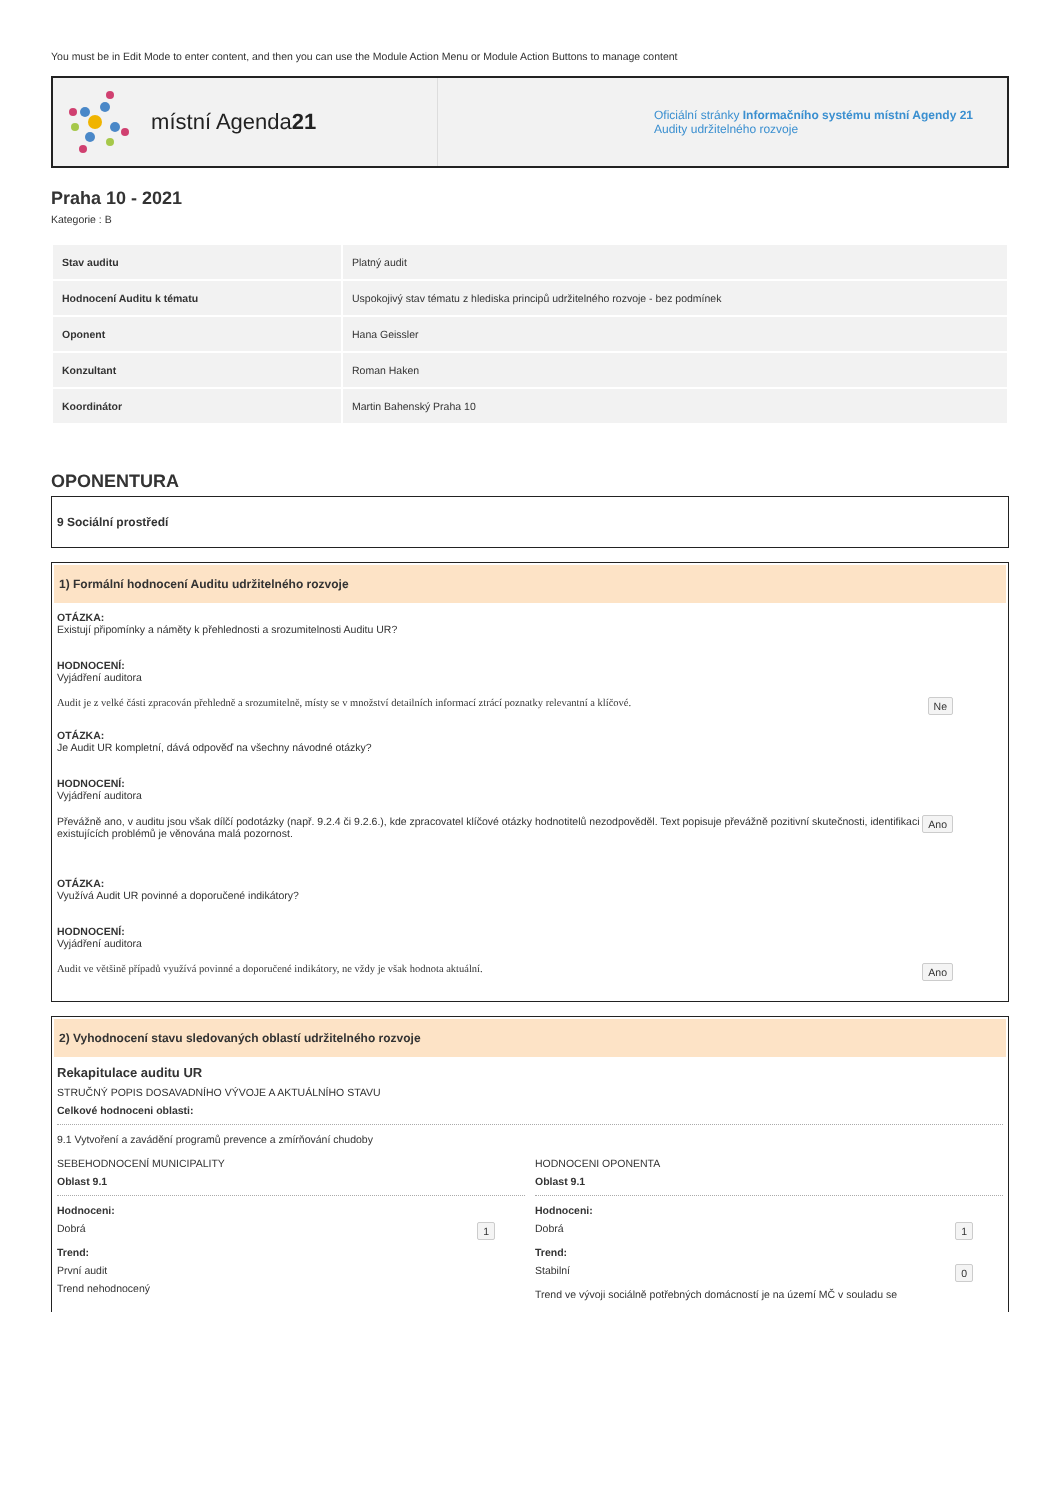You must be in Edit Mode to enter content, and then you can use the Module Action Menu or Module Action Buttons to manage content
místní Agenda 21
Oficiální stránky Informačního systému místní Agendy 21
Audity udržitelného rozvoje
Praha 10 - 2021
Kategorie : B
| Stav auditu | Platný audit |
| Hodnocení Auditu k tématu | Uspokojivý stav tématu z hlediska principů udržitelného rozvoje - bez podmínek |
| Oponent | Hana Geissler |
| Konzultant | Roman Haken |
| Koordinátor | Martin Bahenský Praha 10 |
OPONENTURA
9 Sociální prostředí
1) Formální hodnocení Auditu udržitelného rozvoje
OTÁZKA:
Existují připomínky a náměty k přehlednosti a srozumitelnosti Auditu UR?
HODNOCENÍ:
Vyjádření auditora
Audit je z velké části zpracován přehledně a srozumitelně, místy se v množství detailních informací ztrácí poznatky relevantní a klíčové. Ne
OTÁZKA:
Je Audit UR kompletní, dává odpověď na všechny návodné otázky?
HODNOCENÍ:
Vyjádření auditora
Převážně ano, v auditu jsou však dílčí podotázky (např. 9.2.4 či 9.2.6.), kde zpracovatel klíčové otázky hodnotitelů nezodpověděl. Text popisuje převážně pozitivní skutečnosti, identifikaci existujících problémů je věnována malá pozornost. Ano
OTÁZKA:
Využívá Audit UR povinné a doporučené indikátory?
HODNOCENÍ:
Vyjádření auditora
Audit ve většině případů využívá povinné a doporučené indikátory, ne vždy je však hodnota aktuální. Ano
2) Vyhodnocení stavu sledovaných oblastí udržitelného rozvoje
Rekapitulace auditu UR
STRUČNÝ POPIS DOSAVADNÍHO VÝVOJE A AKTUÁLNÍHO STAVU
Celkové hodnoceni oblasti:
9.1 Vytvoření a zavádění programů prevence a zmírňování chudoby
SEBEHODNOCENÍ MUNICIPALITY
Oblast 9.1
Hodnoceni:
Dobrá 1
Trend:
První audit
Trend nehodnocený
HODNOCENI OPONENTA
Oblast 9.1
Hodnoceni:
Dobrá 1
Trend:
Stabilní 0
Trend ve vývoji sociálně potřebných domácností je na území MČ v souladu se